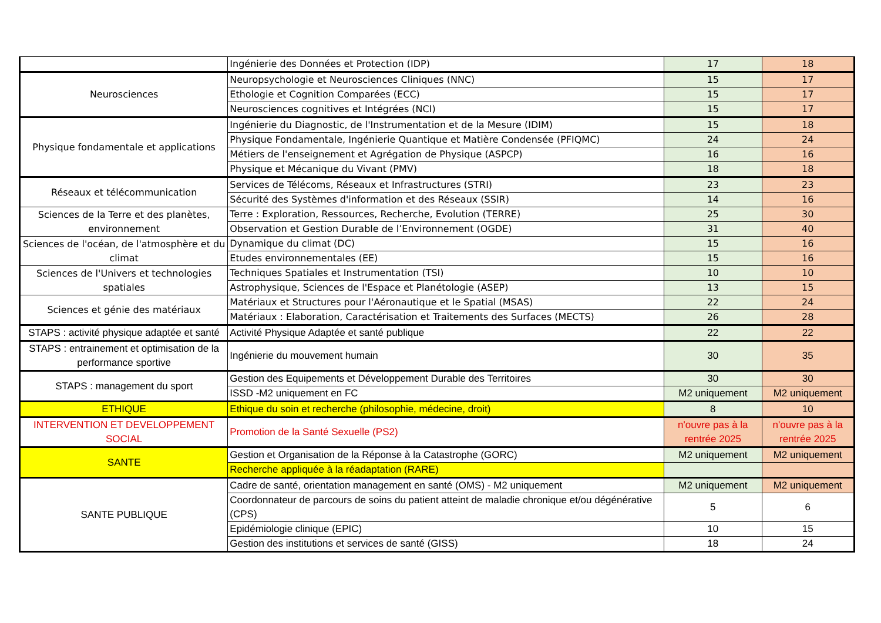| | Ingénierie des Données et Protection (IDP) | 17 | 18 |
| Neurosciences | Neuropsychologie et Neurosciences Cliniques (NNC) | 15 | 17 |
| | Ethologie et Cognition Comparées (ECC) | 15 | 17 |
| | Neurosciences cognitives et Intégrées (NCI) | 15 | 17 |
| Physique fondamentale et applications | Ingénierie du Diagnostic, de l'Instrumentation et de la Mesure (IDIM) | 15 | 18 |
| | Physique Fondamentale, Ingénierie Quantique et Matière Condensée (PFIQMC) | 24 | 24 |
| | Métiers de l'enseignement et Agrégation de Physique (ASPCP) | 16 | 16 |
| | Physique et Mécanique du Vivant (PMV) | 18 | 18 |
| Réseaux et télécommunication | Services de Télécoms, Réseaux et Infrastructures (STRI) | 23 | 23 |
| | Sécurité des Systèmes d'information et des Réseaux (SSIR) | 14 | 16 |
| Sciences de la Terre et des planètes, environnement | Terre : Exploration, Ressources, Recherche, Evolution (TERRE) | 25 | 30 |
| | Observation et Gestion Durable de l’Environnement (OGDE) | 31 | 40 |
| Sciences de l'océan, de l'atmosphère et du climat | Dynamique du climat (DC) | 15 | 16 |
| | Etudes environnementales (EE) | 15 | 16 |
| Sciences de l'Univers et technologies spatiales | Techniques Spatiales et Instrumentation (TSI) | 10 | 10 |
| | Astrophysique, Sciences de l'Espace et Planétologie (ASEP) | 13 | 15 |
| Sciences et génie des matériaux | Matériaux et Structures pour l'Aéronautique et le Spatial (MSAS) | 22 | 24 |
| | Matériaux : Elaboration, Caractérisation et Traitements des Surfaces (MECTS) | 26 | 28 |
| STAPS : activité physique adaptée et santé | Activité Physique Adaptée et santé publique | 22 | 22 |
| STAPS : entrainement et optimisation de la performance sportive | Ingénierie du mouvement humain | 30 | 35 |
| STAPS : management du sport | Gestion des Equipements et Développement Durable des Territoires | 30 | 30 |
| | ISSD -M2 uniquement en FC | M2 uniquement | M2 uniquement |
| ETHIQUE | Ethique du soin et recherche (philosophie, médecine, droit) | 8 | 10 |
| INTERVENTION ET DEVELOPPEMENT SOCIAL | Promotion de la Santé Sexuelle (PS2) | n'ouvre pas à la rentrée 2025 | n'ouvre pas à la rentrée 2025 |
| SANTE | Gestion et Organisation de la Réponse à la Catastrophe (GORC) | M2 uniquement | M2 uniquement |
| | Recherche appliquée à la réadaptation (RARE) | | |
| SANTE PUBLIQUE | Cadre de santé, orientation management en santé (OMS) - M2 uniquement | M2 uniquement | M2 uniquement |
| | Coordonnateur de parcours de soins du patient atteint de maladie chronique et/ou dégénérative (CPS) | 5 | 6 |
| | Epidémiologie clinique (EPIC) | 10 | 15 |
| | Gestion des institutions et services de santé (GISS) | 18 | 24 |